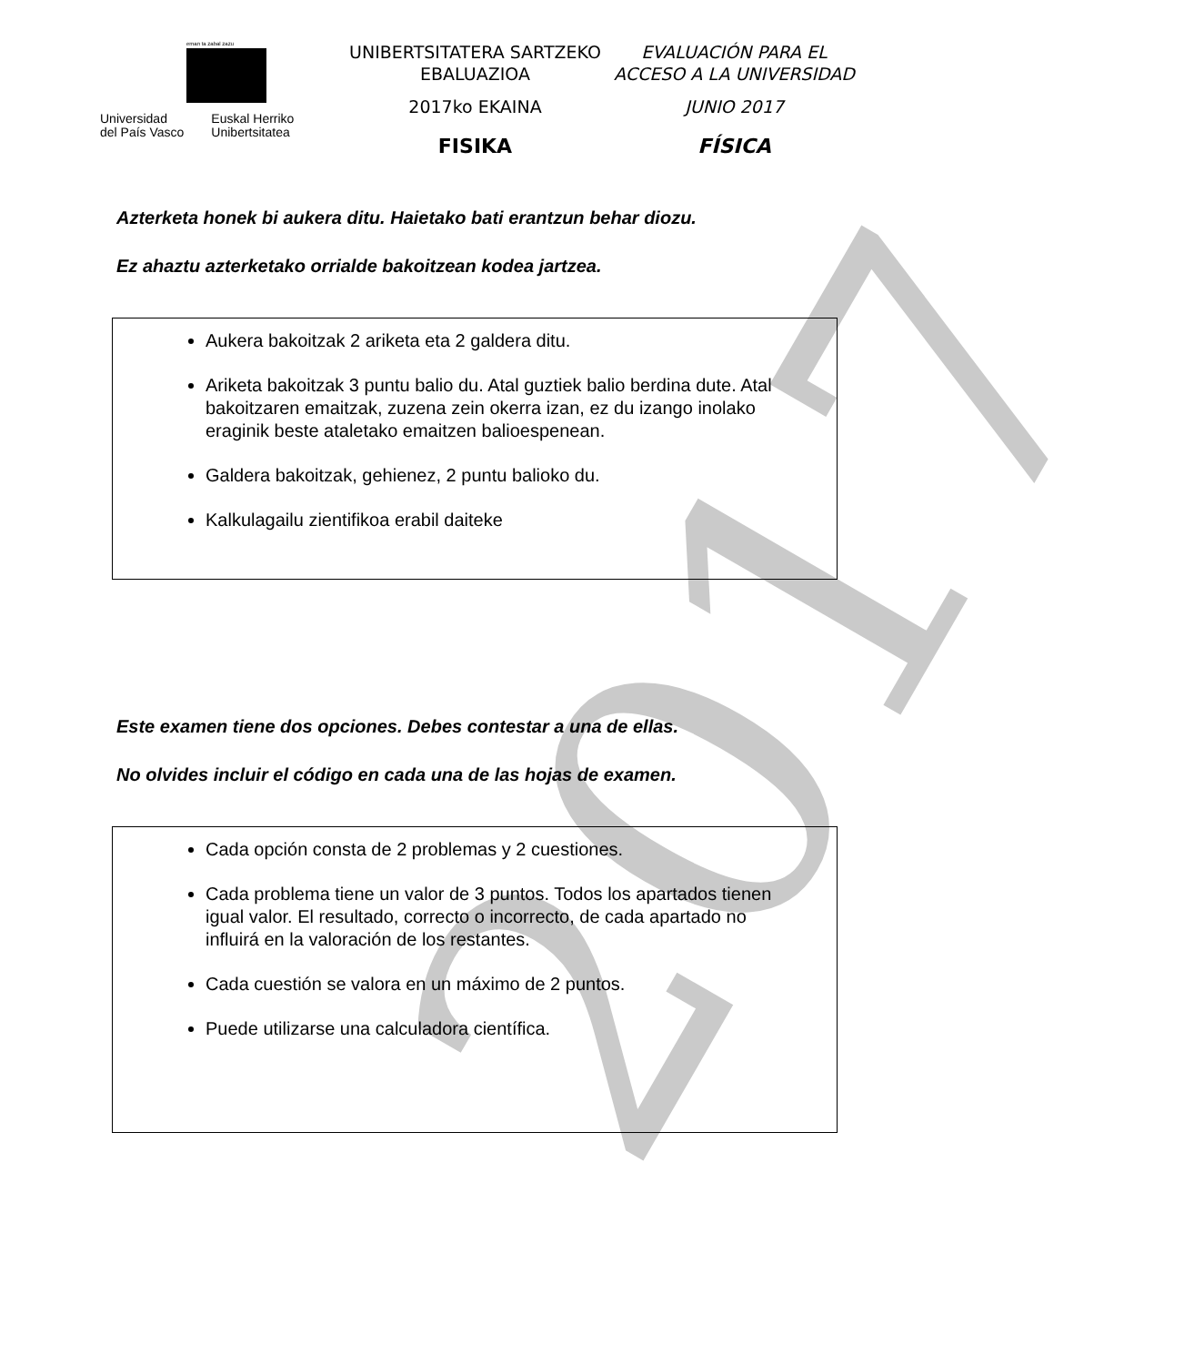2017
eman ta zabal zazu
Universidad
del País Vasco
Euskal Herriko
Unibertsitatea
UNIBERTSITATERA SARTZEKO
EBALUAZIOA
2017ko EKAINA
FISIKA
EVALUACIÓN PARA EL
ACCESO A LA UNIVERSIDAD
JUNIO 2017
FÍSICA
Azterketa honek bi aukera ditu. Haietako bati erantzun behar diozu.
Ez ahaztu azterketako orrialde bakoitzean kodea jartzea.
Aukera bakoitzak 2 ariketa eta 2 galdera ditu.
Ariketa bakoitzak 3 puntu balio du. Atal guztiek balio berdina dute. Atal bakoitzaren emaitzak, zuzena zein okerra izan, ez du izango inolako eraginik beste ataletako emaitzen balioespenean.
Galdera bakoitzak, gehienez, 2 puntu balioko du.
Kalkulagailu zientifikoa erabil daiteke
Este examen tiene dos opciones. Debes contestar a una de ellas.
No olvides incluir el código en cada una de las hojas de examen.
Cada opción consta de 2 problemas y 2 cuestiones.
Cada problema tiene un valor de 3 puntos. Todos los apartados tienen igual valor. El resultado, correcto o incorrecto, de cada apartado no influirá en la valoración de los restantes.
Cada cuestión se valora en un máximo de 2 puntos.
Puede utilizarse una calculadora científica.